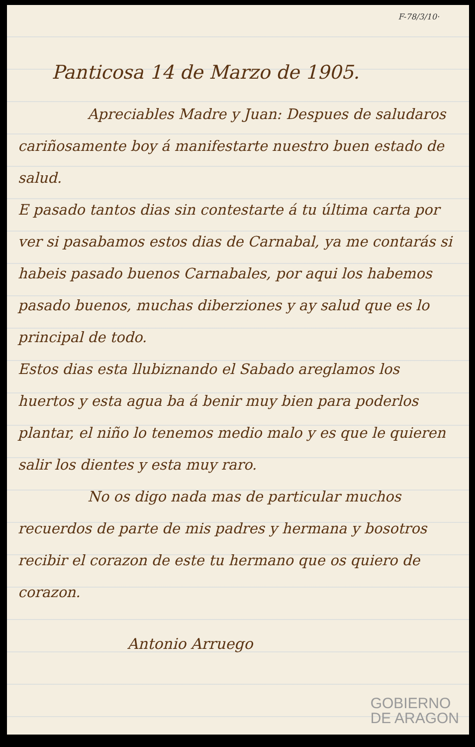F-78/3/10·
Panticosa 14 de Marzo de 1905.
Apreciables Madre y Juan: Despues de saludaros cariñosamente boy á manifestarte nuestro buen estado de salud.
E pasado tantos dias sin contestarte á tu última carta por ver si pasabamos estos dias de Carnabal, ya me contarás si habeis pasado buenos Carnabales, por aqui los habemos pasado buenos, muchas diberziones y ay salud que es lo principal de todo.
Estos dias esta llubiznando el Sabado areglamos los huertos y esta agua ba á benir muy bien para poderlos plantar, el niño lo tenemos medio malo y es que le quieren salir los dientes y esta muy raro.
No os digo nada mas de particular muchos recuerdos de parte de mis padres y hermana y bosotros recibir el corazon de este tu hermano que os quiero de corazon.
Antonio Arruego
GOBIERNO
DE ARAGON